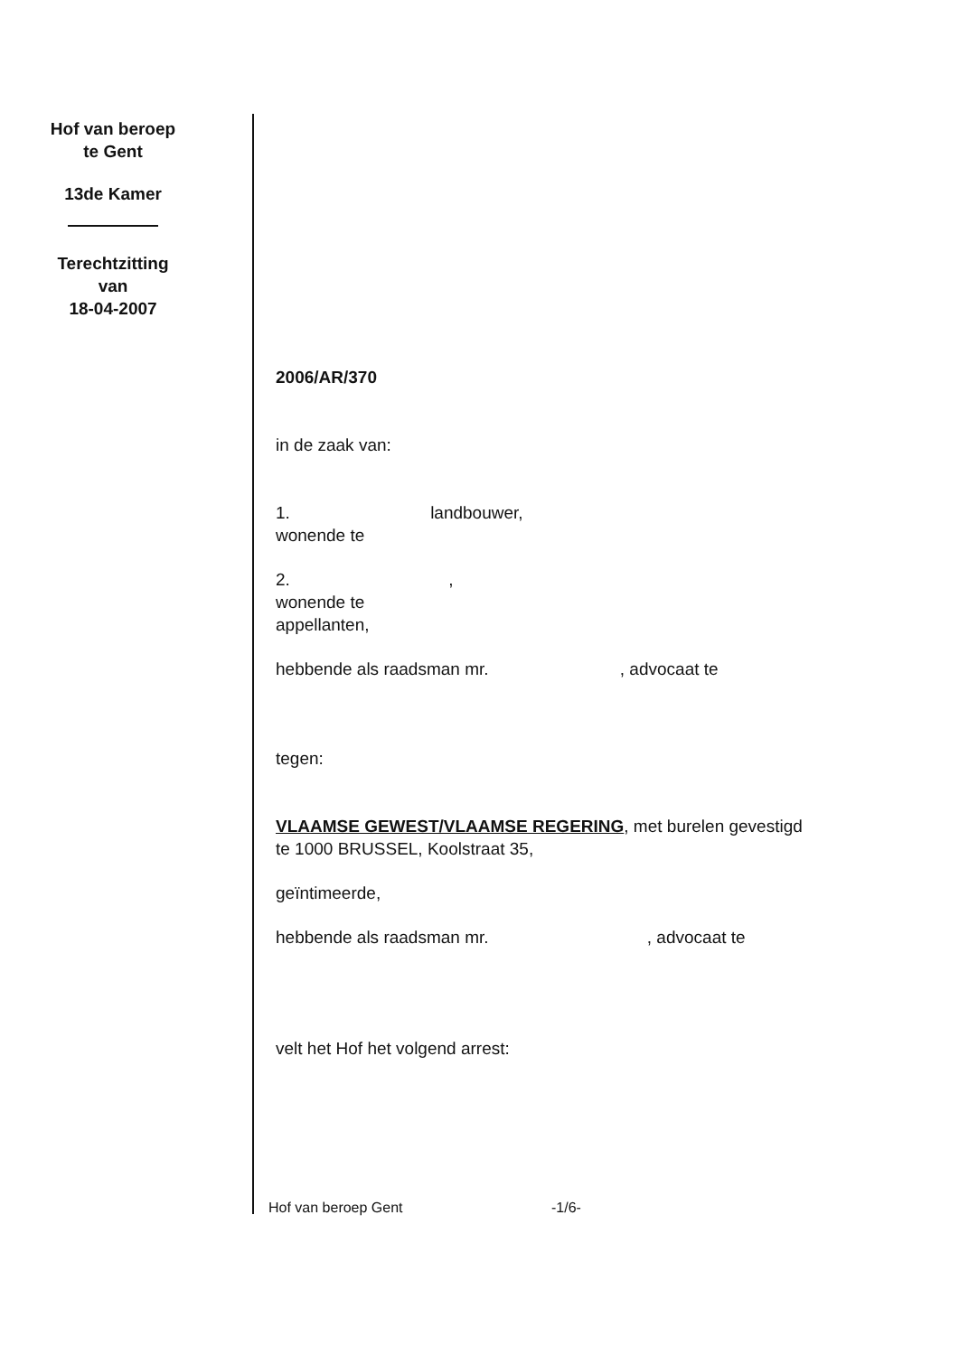Hof van beroep
te Gent
13de Kamer
Terechtzitting
van
18-04-2007
2006/AR/370
in de zaak van:
1. landbouwer,
wonende te
2. ,
wonende te
appellanten,
hebbende als raadsman mr. , advocaat te
tegen:
VLAAMSE GEWEST/VLAAMSE REGERING, met burelen gevestigd
te 1000 BRUSSEL, Koolstraat 35,
geïntimeerde,
hebbende als raadsman mr. , advocaat te
velt het Hof het volgend arrest:
Hof van beroep Gent -1/6-